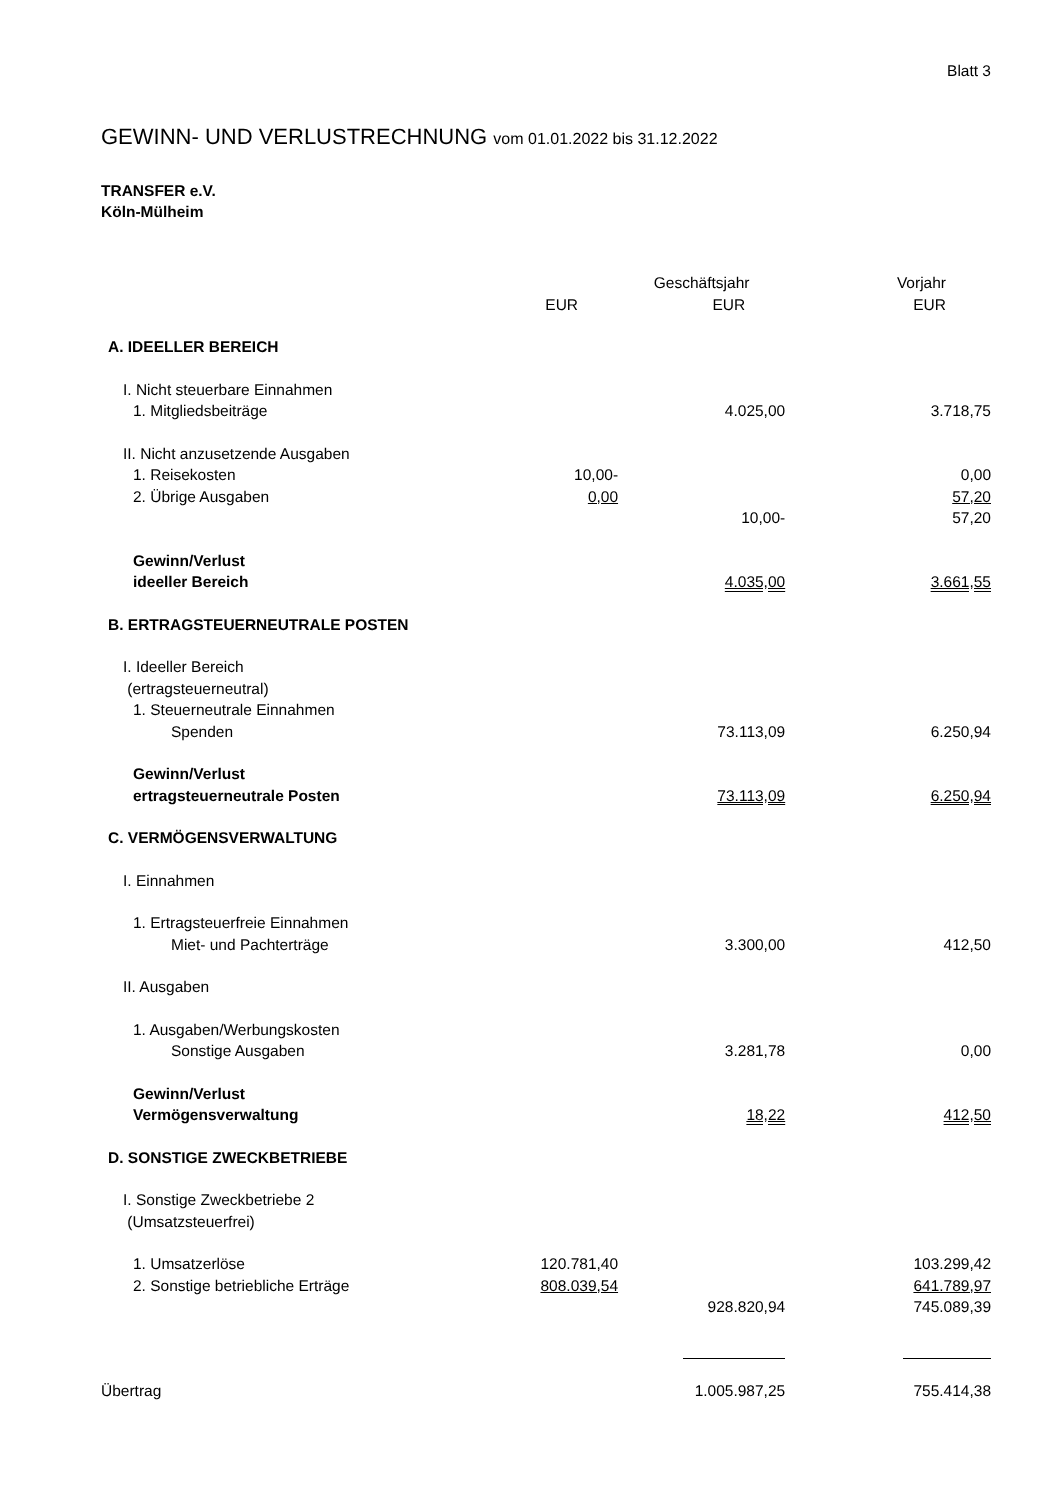Blatt 3
GEWINN- UND VERLUSTRECHNUNG vom 01.01.2022 bis 31.12.2022
TRANSFER e.V.
Köln-Mülheim
| | | Geschäftsjahr | Vorjahr |
| --- | --- | --- | --- |
| | EUR | EUR | EUR |
| A. IDEELLER BEREICH | | | |
| I. Nicht steuerbare Einnahmen | | | |
| 1. Mitgliedsbeiträge | | 4.025,00 | 3.718,75 |
| II. Nicht anzusetzende Ausgaben | | | |
| 1. Reisekosten | 10,00- | | 0,00 |
| 2. Übrige Ausgaben | 0,00 | | 57,20 |
| | | 10,00- | 57,20 |
| Gewinn/Verlust ideeller Bereich | | 4.035,00 | 3.661,55 |
| B. ERTRAGSTEUERNEUTRALE POSTEN | | | |
| I. Ideeller Bereich (ertragsteuerneutral) | | | |
| 1. Steuerneutrale Einnahmen | | | |
| Spenden | | 73.113,09 | 6.250,94 |
| Gewinn/Verlust ertragsteuerneutrale Posten | | 73.113,09 | 6.250,94 |
| C. VERMÖGENSVERWALTUNG | | | |
| I. Einnahmen | | | |
| 1. Ertragsteuerfreie Einnahmen | | | |
| Miet- und Pachterträge | | 3.300,00 | 412,50 |
| II. Ausgaben | | | |
| 1. Ausgaben/Werbungskosten | | | |
| Sonstige Ausgaben | | 3.281,78 | 0,00 |
| Gewinn/Verlust Vermögensverwaltung | | 18,22 | 412,50 |
| D. SONSTIGE ZWECKBETRIEBE | | | |
| I. Sonstige Zweckbetriebe 2 (Umsatzsteuerfrei) | | | |
| 1. Umsatzerlöse | 120.781,40 | | 103.299,42 |
| 2. Sonstige betriebliche Erträge | 808.039,54 | | 641.789,97 |
| | | 928.820,94 | 745.089,39 |
| Übertrag | | 1.005.987,25 | 755.414,38 |